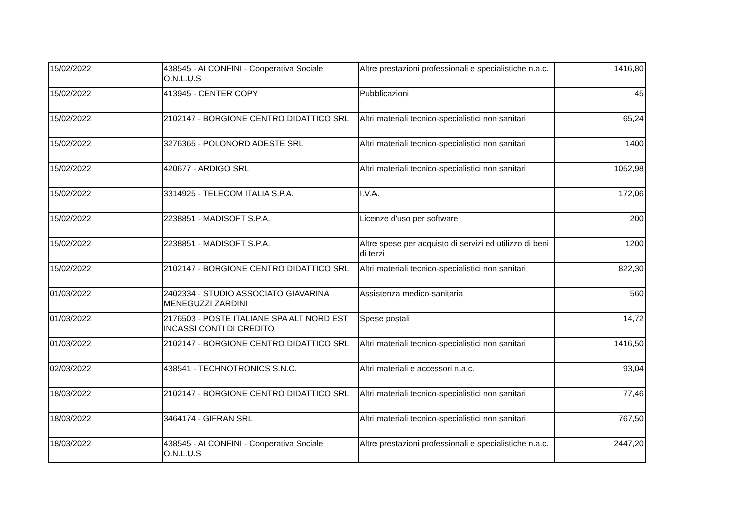| 15/02/2022 | 438545 - AI CONFINI - Cooperativa Sociale O.N.L.U.S | Altre prestazioni professionali e specialistiche n.a.c. | 1416,80 |
| 15/02/2022 | 413945 - CENTER COPY | Pubblicazioni | 45 |
| 15/02/2022 | 2102147 - BORGIONE CENTRO DIDATTICO SRL | Altri materiali tecnico-specialistici non sanitari | 65,24 |
| 15/02/2022 | 3276365 - POLONORD ADESTE SRL | Altri materiali tecnico-specialistici non sanitari | 1400 |
| 15/02/2022 | 420677 - ARDIGO SRL | Altri materiali tecnico-specialistici non sanitari | 1052,98 |
| 15/02/2022 | 3314925 - TELECOM ITALIA S.P.A. | I.V.A. | 172,06 |
| 15/02/2022 | 2238851 - MADISOFT S.P.A. | Licenze d'uso per software | 200 |
| 15/02/2022 | 2238851 - MADISOFT S.P.A. | Altre spese per acquisto di servizi ed utilizzo di beni di terzi | 1200 |
| 15/02/2022 | 2102147 - BORGIONE CENTRO DIDATTICO SRL | Altri materiali tecnico-specialistici non sanitari | 822,30 |
| 01/03/2022 | 2402334 - STUDIO ASSOCIATO GIAVARINA MENEGUZZI ZARDINI | Assistenza medico-sanitaria | 560 |
| 01/03/2022 | 2176503 - POSTE ITALIANE SPA ALT NORD EST INCASSI CONTI DI CREDITO | Spese postali | 14,72 |
| 01/03/2022 | 2102147 - BORGIONE CENTRO DIDATTICO SRL | Altri materiali tecnico-specialistici non sanitari | 1416,50 |
| 02/03/2022 | 438541 - TECHNOTRONICS S.N.C. | Altri materiali e accessori n.a.c. | 93,04 |
| 18/03/2022 | 2102147 - BORGIONE CENTRO DIDATTICO SRL | Altri materiali tecnico-specialistici non sanitari | 77,46 |
| 18/03/2022 | 3464174 - GIFRAN SRL | Altri materiali tecnico-specialistici non sanitari | 767,50 |
| 18/03/2022 | 438545 - AI CONFINI - Cooperativa Sociale O.N.L.U.S | Altre prestazioni professionali e specialistiche n.a.c. | 2447,20 |